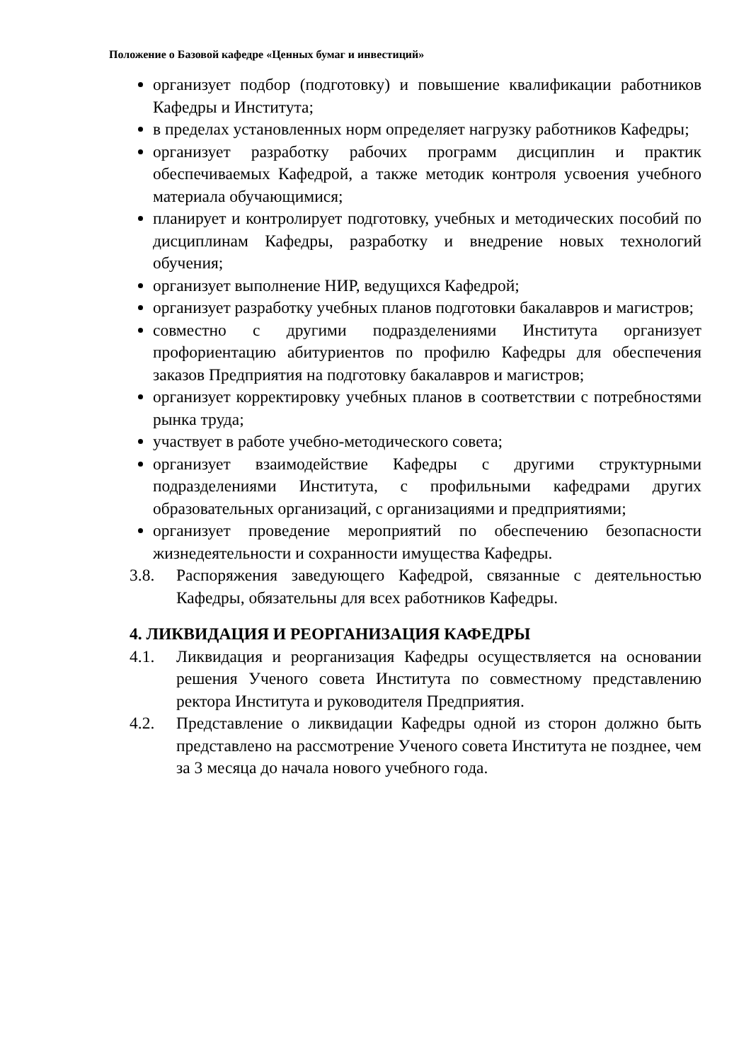Положение о Базовой кафедре «Ценных бумаг и инвестиций»
организует подбор (подготовку) и повышение квалификации работников Кафедры и Института;
в пределах установленных норм определяет нагрузку работников Кафедры;
организует разработку рабочих программ дисциплин и практик обеспечиваемых Кафедрой, а также методик контроля усвоения учебного материала обучающимися;
планирует и контролирует подготовку, учебных и методических пособий по дисциплинам Кафедры, разработку и внедрение новых технологий обучения;
организует выполнение НИР, ведущихся Кафедрой;
организует разработку учебных планов подготовки бакалавров и магистров;
совместно с другими подразделениями Института организует профориентацию абитуриентов по профилю Кафедры для обеспечения заказов Предприятия на подготовку бакалавров и магистров;
организует корректировку учебных планов в соответствии с потребностями рынка труда;
участвует в работе учебно-методического совета;
организует взаимодействие Кафедры с другими структурными подразделениями Института, с профильными кафедрами других образовательных организаций, с организациями и предприятиями;
организует проведение мероприятий по обеспечению безопасности жизнедеятельности и сохранности имущества Кафедры.
3.8. Распоряжения заведующего Кафедрой, связанные с деятельностью Кафедры, обязательны для всех работников Кафедры.
4. ЛИКВИДАЦИЯ И РЕОРГАНИЗАЦИЯ КАФЕДРЫ
4.1. Ликвидация и реорганизация Кафедры осуществляется на основании решения Ученого совета Института по совместному представлению ректора Института и руководителя Предприятия.
4.2. Представление о ликвидации Кафедры одной из сторон должно быть представлено на рассмотрение Ученого совета Института не позднее, чем за 3 месяца до начала нового учебного года.